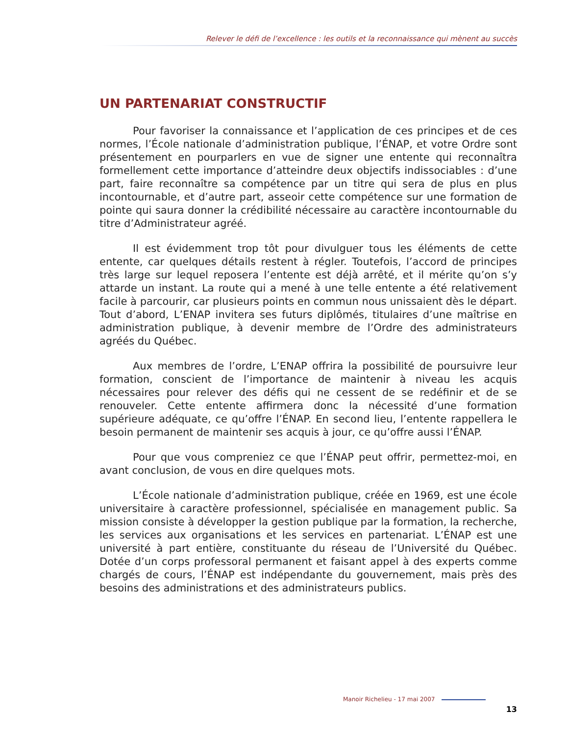Relever le défi de l’excellence : les outils et la reconnaissance qui mènent au succès
UN PARTENARIAT CONSTRUCTIF
Pour favoriser la connaissance et l’application de ces principes et de ces normes, l’École nationale d’administration publique, l’ÉNAP, et votre Ordre sont présentement en pourparlers en vue de signer une entente qui reconnaîtra formellement cette importance d’atteindre deux objectifs indissociables : d’une part, faire reconnaître sa compétence par un titre qui sera de plus en plus incontournable, et d’autre part, asseoir cette compétence sur une formation de pointe qui saura donner la crédibilité nécessaire au caractère incontournable du titre d’Administrateur agréé.
Il est évidemment trop tôt pour divulguer tous les éléments de cette entente, car quelques détails restent à régler. Toutefois, l’accord de principes très large sur lequel reposera l’entente est déjà arrêté, et il mérite qu’on s’y attarde un instant. La route qui a mené à une telle entente a été relativement facile à parcourir, car plusieurs points en commun nous unissaient dès le départ. Tout d’abord, L’ENAP invitera ses futurs diplômés, titulaires d’une maîtrise en administration publique, à devenir membre de l’Ordre des administrateurs agréés du Québec.
Aux membres de l’ordre, L’ENAP offrira la possibilité de poursuivre leur formation, conscient de l’importance de maintenir à niveau les acquis nécessaires pour relever des défis qui ne cessent de se redéfinir et de se renouveler. Cette entente affirmera donc la nécessité d’une formation supérieure adéquate, ce qu’offre l’ÉNAP. En second lieu, l’entente rappellera le besoin permanent de maintenir ses acquis à jour, ce qu’offre aussi l’ÉNAP.
Pour que vous compreniez ce que l’ÉNAP peut offrir, permettez-moi, en avant conclusion, de vous en dire quelques mots.
L’École nationale d’administration publique, créée en 1969, est une école universitaire à caractère professionnel, spécialisée en management public. Sa mission consiste à développer la gestion publique par la formation, la recherche, les services aux organisations et les services en partenariat. L’ÉNAP est une université à part entière, constituante du réseau de l’Université du Québec. Dotée d’un corps professoral permanent et faisant appel à des experts comme chargés de cours, l’ÉNAP est indépendante du gouvernement, mais près des besoins des administrations et des administrateurs publics.
Manoir Richelieu - 17 mai 2007
13